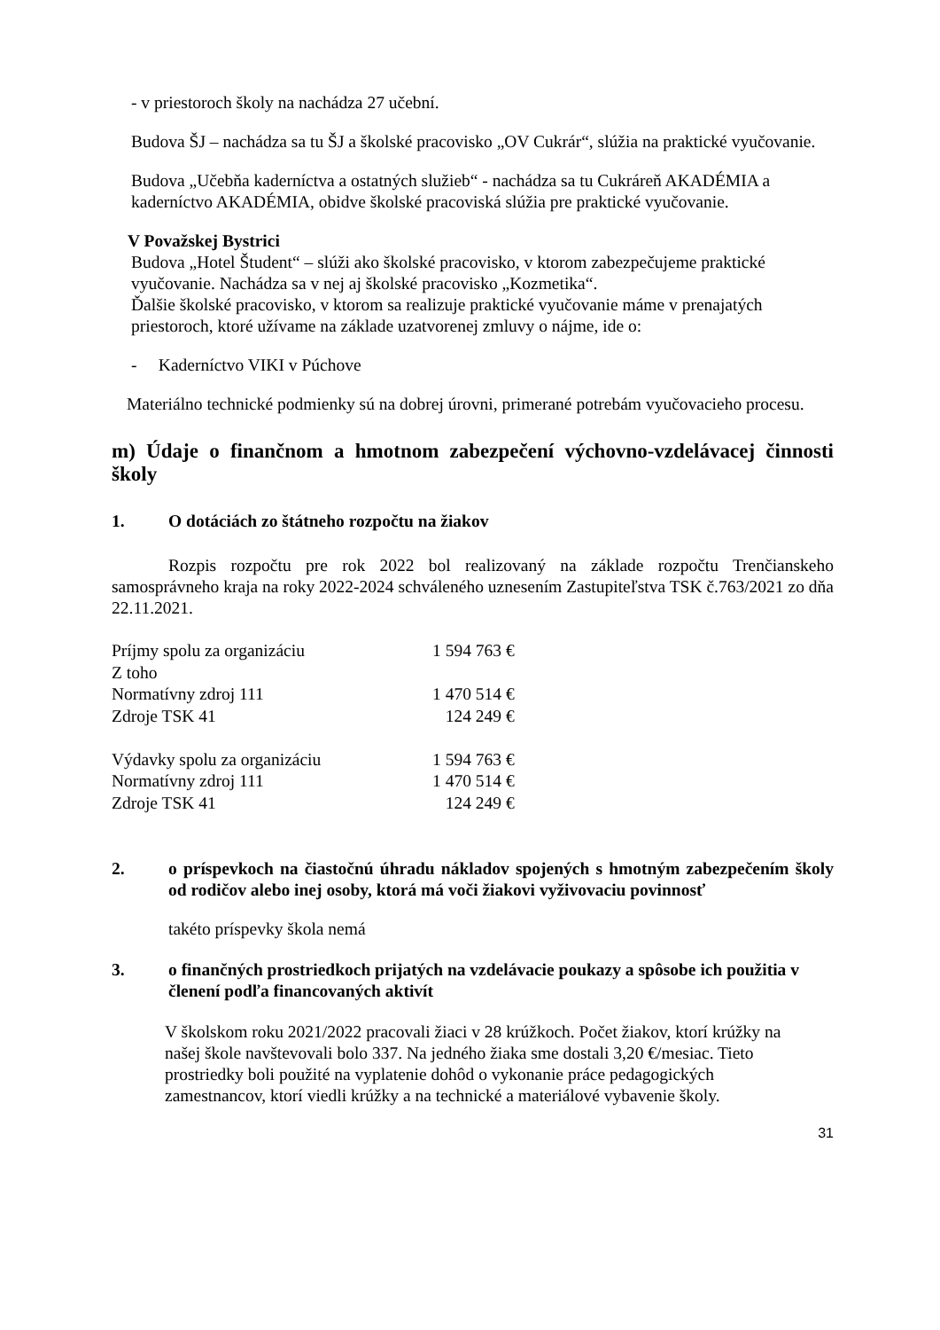- v priestoroch školy na nachádza 27 učební.
Budova ŠJ – nachádza sa tu ŠJ a školské pracovisko „OV Cukrár“, slúžia na praktické vyučovanie.
Budova „Učebňa kaderníctva a ostatných služieb“ - nachádza sa tu Cukráreň AKADÉMIA a kaderníctvo AKADÉMIA, obidve školské pracoviská slúžia pre praktické vyučovanie.
V Považskej Bystrici
Budova „Hotel Študent“ – slúži ako školské pracovisko, v ktorom zabezpečujeme praktické vyučovanie. Nachádza sa v nej aj školské pracovisko „Kozmetika“.
Ďalšie školské pracovisko, v ktorom sa realizuje praktické vyučovanie máme v prenajatých priestoroch, ktoré užívame na základe uzatvorenej zmluvy o nájme, ide o:
- Kaderníctvo VIKI v Púchove
Materiálno technické podmienky sú na dobrej úrovni, primerané potrebám vyučovacieho procesu.
m) Údaje o finančnom a hmotnom zabezpečení výchovno-vzdelávacej činnosti školy
1. O dotáciách zo štátneho rozpočtu na žiakov
Rozpis rozpočtu pre rok 2022 bol realizovaný na základe rozpočtu Trenčianskeho samosprávneho kraja na roky 2022-2024 schváleného uznesením Zastupiteľstva TSK č.763/2021 zo dňa 22.11.2021.
| Príjmy spolu za organizáciu | 1 594 763 € |
| Z toho | |
| Normatívny zdroj 111 | 1 470 514 € |
| Zdroje TSK 41 | 124 249 € |
| Výdavky spolu za organizáciu | 1 594 763 € |
| Normatívny zdroj 111 | 1 470 514 € |
| Zdroje TSK 41 | 124 249 € |
2. o príspevkoch na čiastočnú úhradu nákladov spojených s hmotným zabezpečením školy od rodičov alebo inej osoby, ktorá má voči žiakovi vyživovaciu povinnosť
takéto príspevky škola nemá
3. o finančných prostriedkoch prijatých na vzdelávacie poukazy a spôsobe ich použitia v členení podľa financovaných aktivít
V školskom roku 2021/2022 pracovali žiaci v 28 krúžkoch. Počet žiakov, ktorí krúžky na našej škole navštevovali bolo 337. Na jedného žiaka sme dostali 3,20 €/mesiac. Tieto prostriedky boli použité na vyplatenie dohôd o vykonanie práce pedagogických zamestnancov, ktorí viedli krúžky a na technické a materiálové vybavenie školy.
31